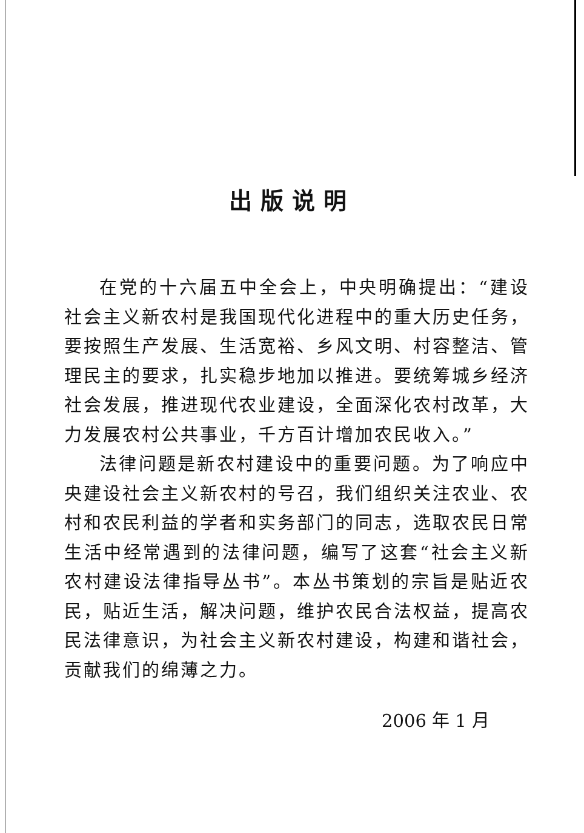出版说明
在党的十六届五中全会上，中央明确提出：“建设社会主义新农村是我国现代化进程中的重大历史任务，要按照生产发展、生活宽裕、乡风文明、村容整洁、管理民主的要求，扎实稳步地加以推进。要统筹城乡经济社会发展，推进现代农业建设，全面深化农村改革，大力发展农村公共事业，千方百计增加农民收入。”
法律问题是新农村建设中的重要问题。为了响应中央建设社会主义新农村的号召，我们组织关注农业、农村和农民利益的学者和实务部门的同志，选取农民日常生活中经常遇到的法律问题，编写了这套“社会主义新农村建设法律指导丛书”。本丛书策划的宗旨是贴近农民，贴近生活，解决问题，维护农民合法权益，提高农民法律意识，为社会主义新农村建设，构建和谐社会，贡献我们的绵薄之力。
2006 年 1 月